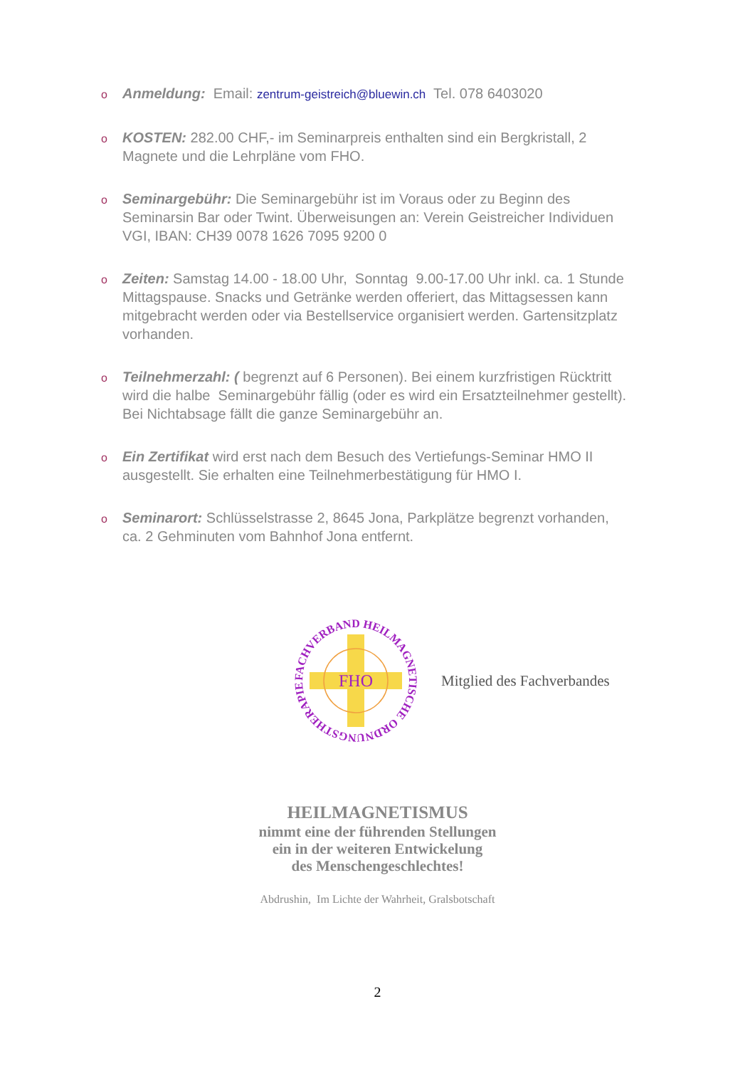o Anmeldung: Email: zentrum-geistreich@bluewin.ch Tel. 078 6403020
o KOSTEN: 282.00 CHF,- im Seminarpreis enthalten sind ein Bergkristall, 2 Magnete und die Lehrpläne vom FHO.
o Seminargebühr: Die Seminargebühr ist im Voraus oder zu Beginn des Seminarsin Bar oder Twint. Überweisungen an: Verein Geistreicher Individuen VGI, IBAN: CH39 0078 1626 7095 9200 0
o Zeiten: Samstag 14.00 - 18.00 Uhr, Sonntag 9.00-17.00 Uhr inkl. ca. 1 Stunde Mittagspause. Snacks und Getränke werden offeriert, das Mittagsessen kann mitgebracht werden oder via Bestellservice organisiert werden. Gartensitzplatz vorhanden.
o Teilnehmerzahl: ( begrenzt auf 6 Personen). Bei einem kurzfristigen Rücktritt wird die halbe Seminargebühr fällig (oder es wird ein Ersatzteilnehmer gestellt). Bei Nichtabsage fällt die ganze Seminargebühr an.
o Ein Zertifikat wird erst nach dem Besuch des Vertiefungs-Seminar HMO II ausgestellt. Sie erhalten eine Teilnehmerbestätigung für HMO I.
o Seminarort: Schlüsselstrasse 2, 8645 Jona, Parkplätze begrenzt vorhanden, ca. 2 Gehminuten vom Bahnhof Jona entfernt.
FACHVERBAND HEILMAGNETISCHE ORDNUNGSTHERAPIE
FHO
Mitglied des Fachverbandes
HEILMAGNETISMUS
nimmt eine der führenden Stellungen
ein in der weiteren Entwickelung
des Menschengeschlechtes!
Abdrushin, Im Lichte der Wahrheit, Gralsbotschaft
2